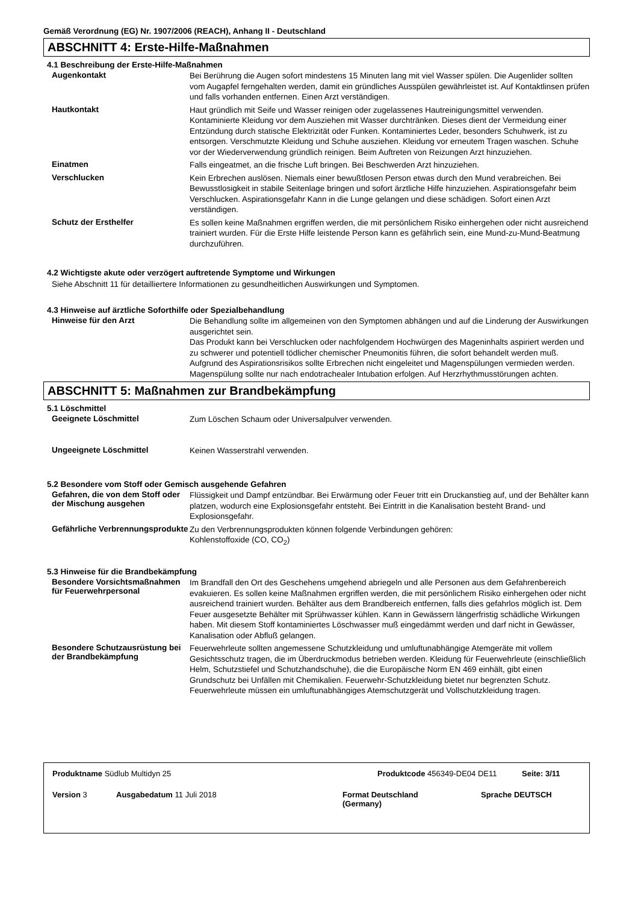Gemäß Verordnung (EG) Nr. 1907/2006 (REACH), Anhang II - Deutschland
ABSCHNITT 4: Erste-Hilfe-Maßnahmen
4.1 Beschreibung der Erste-Hilfe-Maßnahmen
Augenkontakt
Bei Berührung die Augen sofort mindestens 15 Minuten lang mit viel Wasser spülen. Die Augenlider sollten vom Augapfel ferngehalten werden, damit ein gründliches Ausspülen gewährleistet ist. Auf Kontaktlinsen prüfen und falls vorhanden entfernen. Einen Arzt verständigen.
Hautkontakt
Haut gründlich mit Seife und Wasser reinigen oder zugelassenes Hautreinigungsmittel verwenden. Kontaminierte Kleidung vor dem Ausziehen mit Wasser durchtränken. Dieses dient der Vermeidung einer Entzündung durch statische Elektrizität oder Funken. Kontaminiertes Leder, besonders Schuhwerk, ist zu entsorgen. Verschmutzte Kleidung und Schuhe ausziehen. Kleidung vor erneutem Tragen waschen. Schuhe vor der Wiederverwendung gründlich reinigen. Beim Auftreten von Reizungen Arzt hinzuziehen.
Einatmen
Falls eingeatmet, an die frische Luft bringen. Bei Beschwerden Arzt hinzuziehen.
Verschlucken
Kein Erbrechen auslösen. Niemals einer bewußtlosen Person etwas durch den Mund verabreichen. Bei Bewusstlosigkeit in stabile Seitenlage bringen und sofort ärztliche Hilfe hinzuziehen. Aspirationsgefahr beim Verschlucken. Aspirationsgefahr Kann in die Lunge gelangen und diese schädigen. Sofort einen Arzt verständigen.
Schutz der Ersthelfer
Es sollen keine Maßnahmen ergriffen werden, die mit persönlichem Risiko einhergehen oder nicht ausreichend trainiert wurden. Für die Erste Hilfe leistende Person kann es gefährlich sein, eine Mund-zu-Mund-Beatmung durchzuführen.
4.2 Wichtigste akute oder verzögert auftretende Symptome und Wirkungen
Siehe Abschnitt 11 für detailliertere Informationen zu gesundheitlichen Auswirkungen und Symptomen.
4.3 Hinweise auf ärztliche Soforthilfe oder Spezialbehandlung
Hinweise für den Arzt
Die Behandlung sollte im allgemeinen von den Symptomen abhängen und auf die Linderung der Auswirkungen ausgerichtet sein.
Das Produkt kann bei Verschlucken oder nachfolgendem Hochwürgen des Mageninhalts aspiriert werden und zu schwerer und potentiell tödlicher chemischer Pneumonitis führen, die sofort behandelt werden muß. Aufgrund des Aspirationsrisikos sollte Erbrechen nicht eingeleitet und Magenspülungen vermieden werden. Magenspülung sollte nur nach endotrachealer Intubation erfolgen. Auf Herzrhythmusstörungen achten.
ABSCHNITT 5: Maßnahmen zur Brandbekämpfung
5.1 Löschmittel
Geeignete Löschmittel
Zum Löschen Schaum oder Universalpulver verwenden.
Ungeeignete Löschmittel
Keinen Wasserstrahl verwenden.
5.2 Besondere vom Stoff oder Gemisch ausgehende Gefahren
Gefahren, die von dem Stoff oder der Mischung ausgehen
Flüssigkeit und Dampf entzündbar. Bei Erwärmung oder Feuer tritt ein Druckanstieg auf, und der Behälter kann platzen, wodurch eine Explosionsgefahr entsteht. Bei Eintritt in die Kanalisation besteht Brand- und Explosionsgefahr.
Gefährliche Verbrennungsprodukte
Zu den Verbrennungsprodukten können folgende Verbindungen gehören:
Kohlenstoffoxide (CO, CO<sub>2</sub>)
5.3 Hinweise für die Brandbekämpfung
Besondere Vorsichtsmaßnahmen für Feuerwehrpersonal
Im Brandfall den Ort des Geschehens umgehend abriegeln und alle Personen aus dem Gefahrenbereich evakuieren. Es sollen keine Maßnahmen ergriffen werden, die mit persönlichem Risiko einhergehen oder nicht ausreichend trainiert wurden. Behälter aus dem Brandbereich entfernen, falls dies gefahrlos möglich ist. Dem Feuer ausgesetzte Behälter mit Sprühwasser kühlen. Kann in Gewässern längerfristig schädliche Wirkungen haben. Mit diesem Stoff kontaminiertes Löschwasser muß eingedämmt werden und darf nicht in Gewässer, Kanalisation oder Abfluß gelangen.
Besondere Schutzausrüstung bei der Brandbekämpfung
Feuerwehrleute sollten angemessene Schutzkleidung und umluftunabhängige Atemgeräte mit vollem Gesichtsschutz tragen, die im Überdruckmodus betrieben werden. Kleidung für Feuerwehrleute (einschließlich Helm, Schutzstiefel und Schutzhandschuhe), die die Europäische Norm EN 469 einhält, gibt einen Grundschutz bei Unfällen mit Chemikalien. Feuerwehr-Schutzkleidung bietet nur begrenzten Schutz. Feuerwehrleute müssen ein umluftunabhängiges Atemschutzgerät und Vollschutzkleidung tragen.
Produktname Südlub Multidyn 25 Produktcode 456349-DE04 DE11 Seite: 3/11
Version 3 Ausgabedatum 11 Juli 2018 Format Deutschland
(Germany)
Sprache DEUTSCH